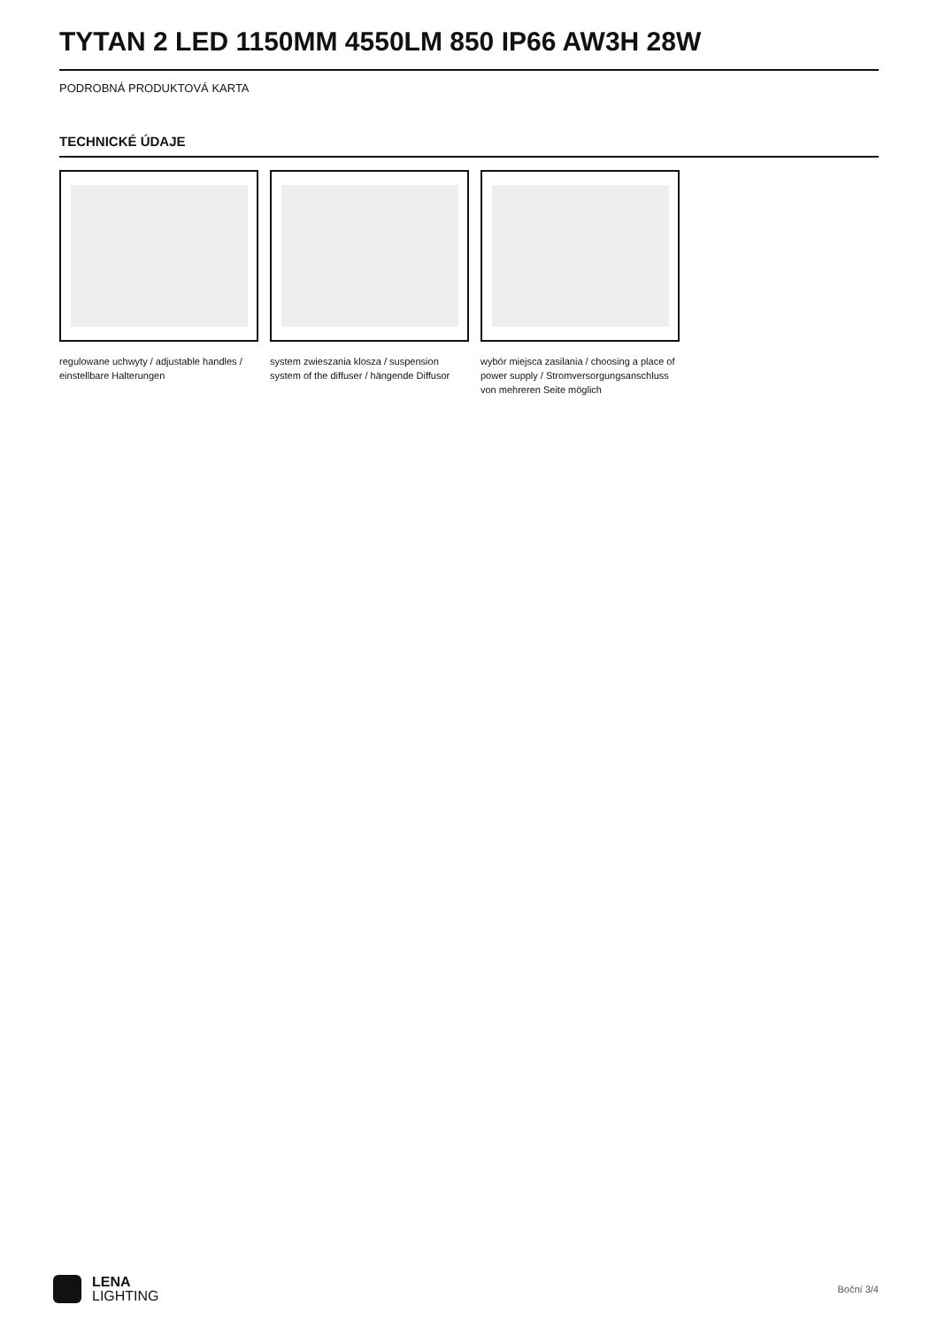TYTAN 2 LED 1150MM 4550LM 850 IP66 AW3H 28W
PODROBNÁ PRODUKTOVÁ KARTA
TECHNICKÉ ÚDAJE
regulowane uchwyty / adjustable handles / einstellbare Halterungen
system zwieszania klosza / suspension system of the diffuser / hängende Diffusor
wybór miejsca zasilania / choosing a place of power supply / Stromversorgungsanschluss von mehreren Seite möglich
LENA
LIGHTING
Boční 3/4